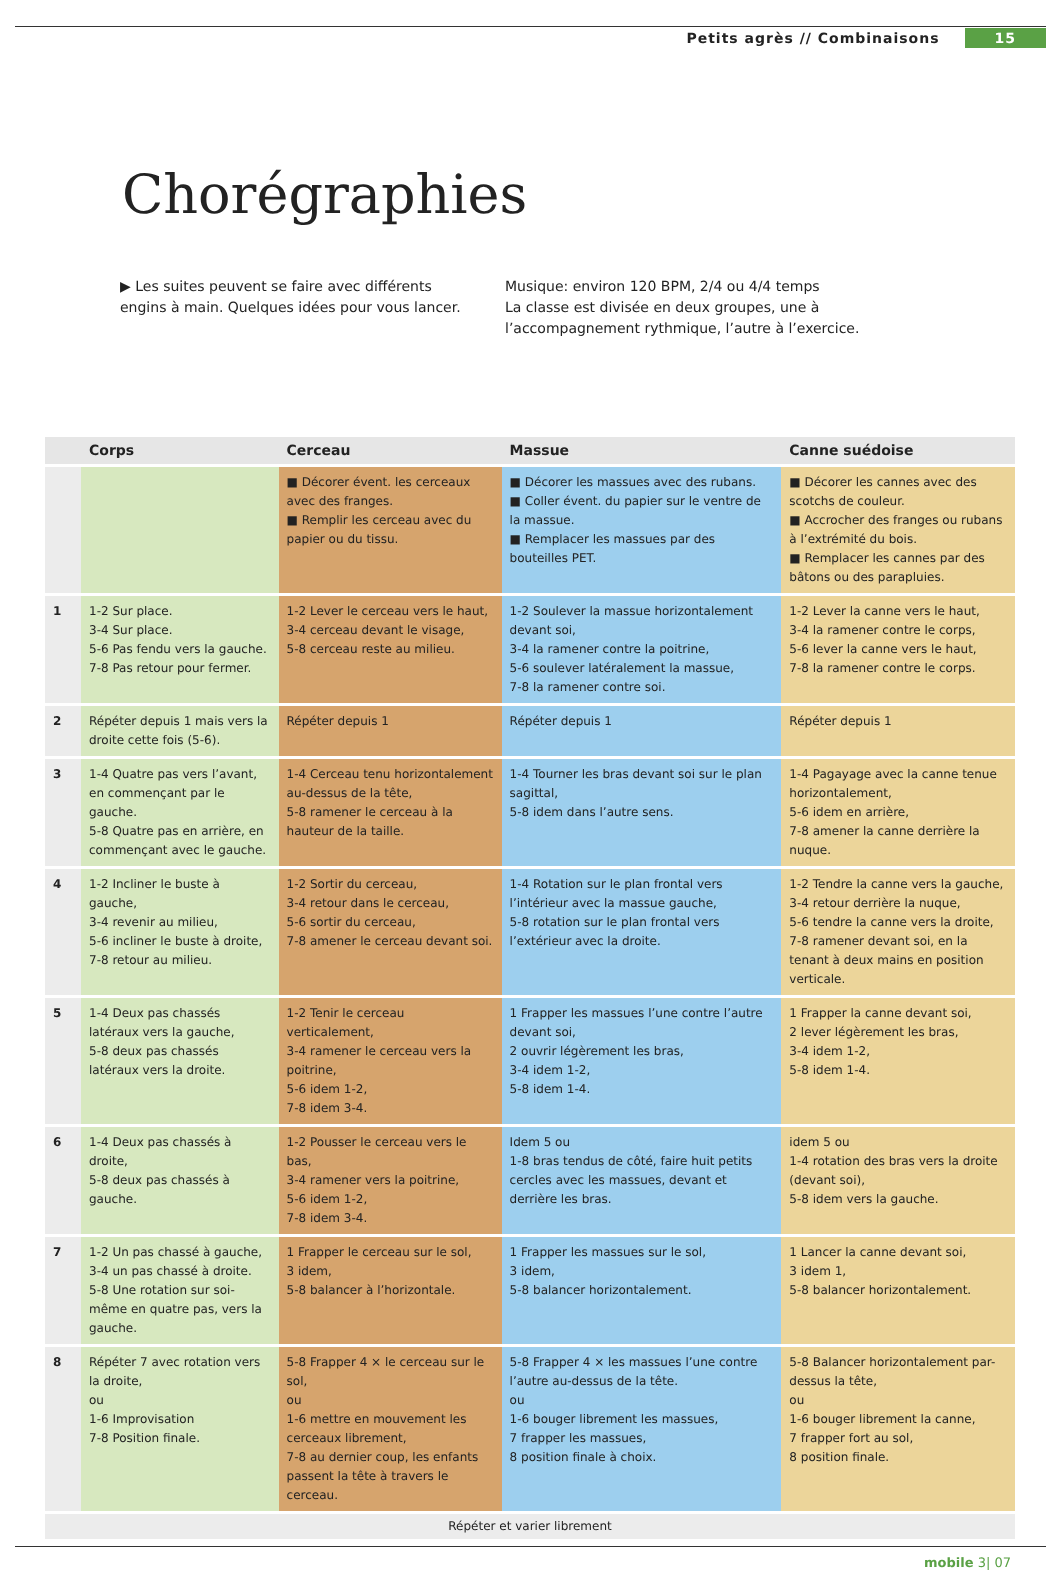Petits agrès // Combinaisons 15
Chorégraphies
▶ Les suites peuvent se faire avec différents engins à main. Quelques idées pour vous lancer.
Musique: environ 120 BPM, 2/4 ou 4/4 temps
La classe est divisée en deux groupes, une à l’accompagnement rythmique, l’autre à l’exercice.
| | Corps | Cerceau | Massue | Canne suédoise |
| --- | --- | --- | --- | --- |
| | | ■ Décorer évent. les cerceaux avec des franges. ■ Remplir les cerceau avec du papier ou du tissu. | ■ Décorer les massues avec des rubans. ■ Coller évent. du papier sur le ventre de la massue. ■ Remplacer les massues par des bouteilles PET. | ■ Décorer les cannes avec des scotchs de couleur. ■ Accrocher des franges ou rubans à l’extrémité du bois. ■ Remplacer les cannes par des bâtons ou des parapluies. |
| 1 | 1-2 Sur place. 3-4 Sur place. 5-6 Pas fendu vers la gauche. 7-8 Pas retour pour fermer. | 1-2 Lever le cerceau vers le haut, 3-4 cerceau devant le visage, 5-8 cerceau reste au milieu. | 1-2 Soulever la massue horizontalement devant soi, 3-4 la ramener contre la poitrine, 5-6 soulever latéralement la massue, 7-8 la ramener contre soi. | 1-2 Lever la canne vers le haut, 3-4 la ramener contre le corps, 5-6 lever la canne vers le haut, 7-8 la ramener contre le corps. |
| 2 | Répéter depuis 1 mais vers la droite cette fois (5-6). | Répéter depuis 1 | Répéter depuis 1 | Répéter depuis 1 |
| 3 | 1-4 Quatre pas vers l’avant, en commençant par le gauche. 5-8 Quatre pas en arrière, en commençant avec le gauche. | 1-4 Cerceau tenu horizontalement au-dessus de la tête, 5-8 ramener le cerceau à la hauteur de la taille. | 1-4 Tourner les bras devant soi sur le plan sagittal, 5-8 idem dans l’autre sens. | 1-4 Pagayage avec la canne tenue horizontalement, 5-6 idem en arrière, 7-8 amener la canne derrière la nuque. |
| 4 | 1-2 Incliner le buste à gauche, 3-4 revenir au milieu, 5-6 incliner le buste à droite, 7-8 retour au milieu. | 1-2 Sortir du cerceau, 3-4 retour dans le cerceau, 5-6 sortir du cerceau, 7-8 amener le cerceau devant soi. | 1-4 Rotation sur le plan frontal vers l’intérieur avec la massue gauche, 5-8 rotation sur le plan frontal vers l’extérieur avec la droite. | 1-2 Tendre la canne vers la gauche, 3-4 retour derrière la nuque, 5-6 tendre la canne vers la droite, 7-8 ramener devant soi, en la tenant à deux mains en position verticale. |
| 5 | 1-4 Deux pas chassés latéraux vers la gauche, 5-8 deux pas chassés latéraux vers la droite. | 1-2 Tenir le cerceau verticalement, 3-4 ramener le cerceau vers la poitrine, 5-6 idem 1-2, 7-8 idem 3-4. | 1 Frapper les massues l’une contre l’autre devant soi, 2 ouvrir légèrement les bras, 3-4 idem 1-2, 5-8 idem 1-4. | 1 Frapper la canne devant soi, 2 lever légèrement les bras, 3-4 idem 1-2, 5-8 idem 1-4. |
| 6 | 1-4 Deux pas chassés à droite, 5-8 deux pas chassés à gauche. | 1-2 Pousser le cerceau vers le bas, 3-4 ramener vers la poitrine, 5-6 idem 1-2, 7-8 idem 3-4. | Idem 5 ou 1-8 bras tendus de côté, faire huit petits cercles avec les massues, devant et derrière les bras. | idem 5 ou 1-4 rotation des bras vers la droite (devant soi), 5-8 idem vers la gauche. |
| 7 | 1-2 Un pas chassé à gauche, 3-4 un pas chassé à droite. 5-8 Une rotation sur soi-même en quatre pas, vers la gauche. | 1 Frapper le cerceau sur le sol, 3 idem, 5-8 balancer à l’horizontale. | 1 Frapper les massues sur le sol, 3 idem, 5-8 balancer horizontalement. | 1 Lancer la canne devant soi, 3 idem 1, 5-8 balancer horizontalement. |
| 8 | Répéter 7 avec rotation vers la droite, ou 1-6 Improvisation 7-8 Position finale. | 5-8 Frapper 4 × le cerceau sur le sol, ou 1-6 mettre en mouvement les cerceaux librement, 7-8 au dernier coup, les enfants passent la tête à travers le cerceau. | 5-8 Frapper 4 × les massues l’une contre l’autre au-dessus de la tête. ou 1-6 bouger librement les massues, 7 frapper les massues, 8 position finale à choix. | 5-8 Balancer horizontalement par-dessus la tête, ou 1-6 bouger librement la canne, 7 frapper fort au sol, 8 position finale. |
| Répéter et varier librement | | | | |
mobile 3| 07